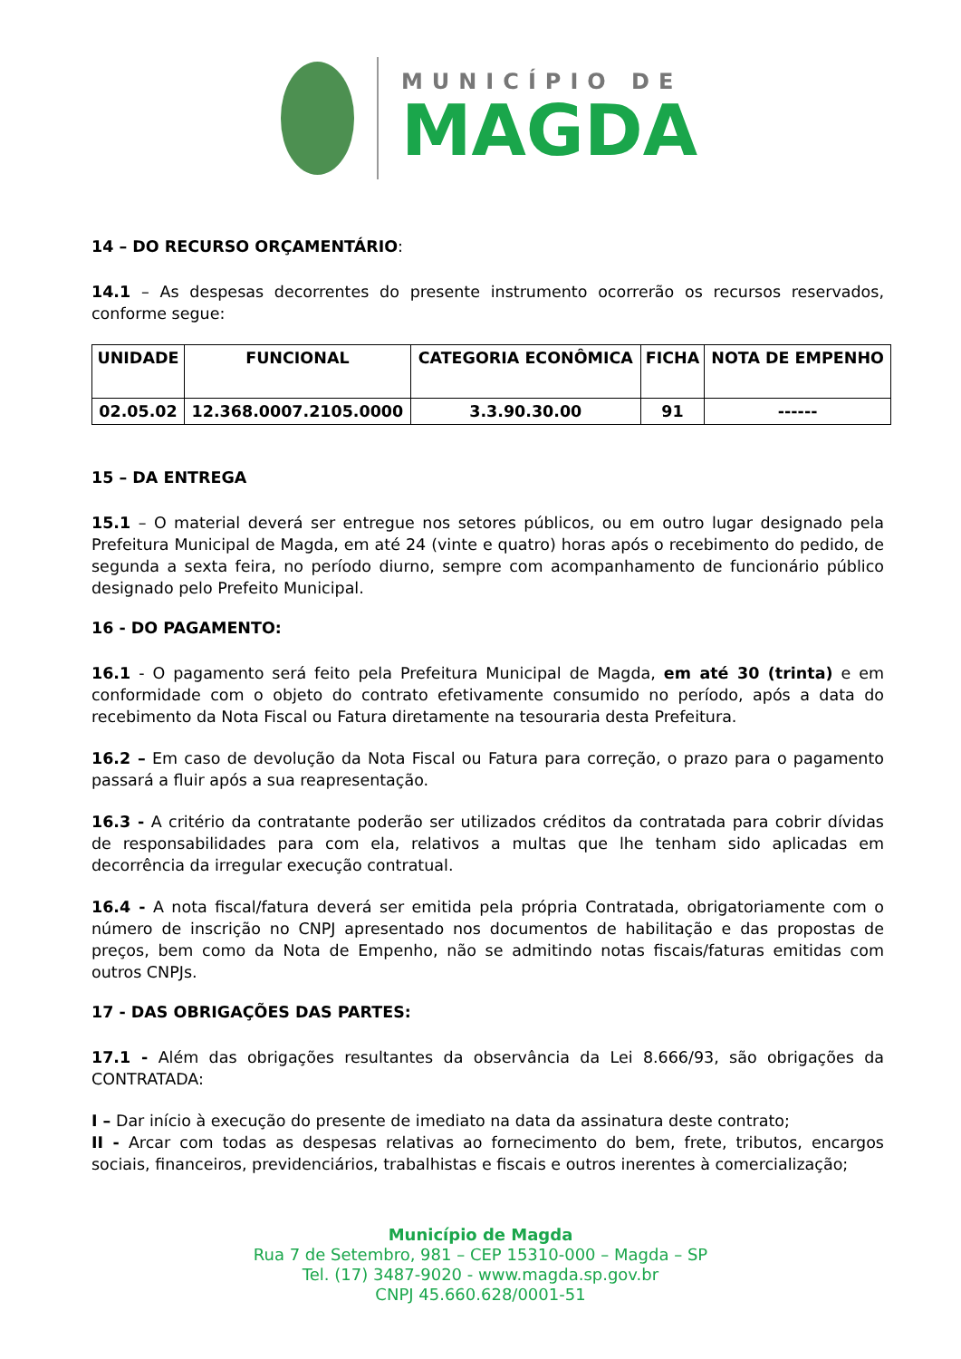MUNICÍPIO DE
MAGDA
14 – DO RECURSO ORÇAMENTÁRIO:
14.1 – As despesas decorrentes do presente instrumento ocorrerão os recursos reservados, conforme segue:
| UNIDADE | FUNCIONAL | CATEGORIA ECONÔMICA | FICHA | NOTA DE EMPENHO |
| --- | --- | --- | --- | --- |
| 02.05.02 | 12.368.0007.2105.0000 | 3.3.90.30.00 | 91 | ------ |
15 – DA ENTREGA
15.1 – O material deverá ser entregue nos setores públicos, ou em outro lugar designado pela Prefeitura Municipal de Magda, em até 24 (vinte e quatro) horas após o recebimento do pedido, de segunda a sexta feira, no período diurno, sempre com acompanhamento de funcionário público designado pelo Prefeito Municipal.
16 - DO PAGAMENTO:
16.1 - O pagamento será feito pela Prefeitura Municipal de Magda, em até 30 (trinta) e em conformidade com o objeto do contrato efetivamente consumido no período, após a data do recebimento da Nota Fiscal ou Fatura diretamente na tesouraria desta Prefeitura.
16.2 – Em caso de devolução da Nota Fiscal ou Fatura para correção, o prazo para o pagamento passará a fluir após a sua reapresentação.
16.3 - A critério da contratante poderão ser utilizados créditos da contratada para cobrir dívidas de responsabilidades para com ela, relativos a multas que lhe tenham sido aplicadas em decorrência da irregular execução contratual.
16.4 - A nota fiscal/fatura deverá ser emitida pela própria Contratada, obrigatoriamente com o número de inscrição no CNPJ apresentado nos documentos de habilitação e das propostas de preços, bem como da Nota de Empenho, não se admitindo notas fiscais/faturas emitidas com outros CNPJs.
17 - DAS OBRIGAÇÕES DAS PARTES:
17.1 - Além das obrigações resultantes da observância da Lei 8.666/93, são obrigações da CONTRATADA:
I – Dar início à execução do presente de imediato na data da assinatura deste contrato;
II - Arcar com todas as despesas relativas ao fornecimento do bem, frete, tributos, encargos sociais, financeiros, previdenciários, trabalhistas e fiscais e outros inerentes à comercialização;
Município de Magda
Rua 7 de Setembro, 981 – CEP 15310-000 – Magda – SP
Tel. (17) 3487-9020 - www.magda.sp.gov.br
CNPJ 45.660.628/0001-51